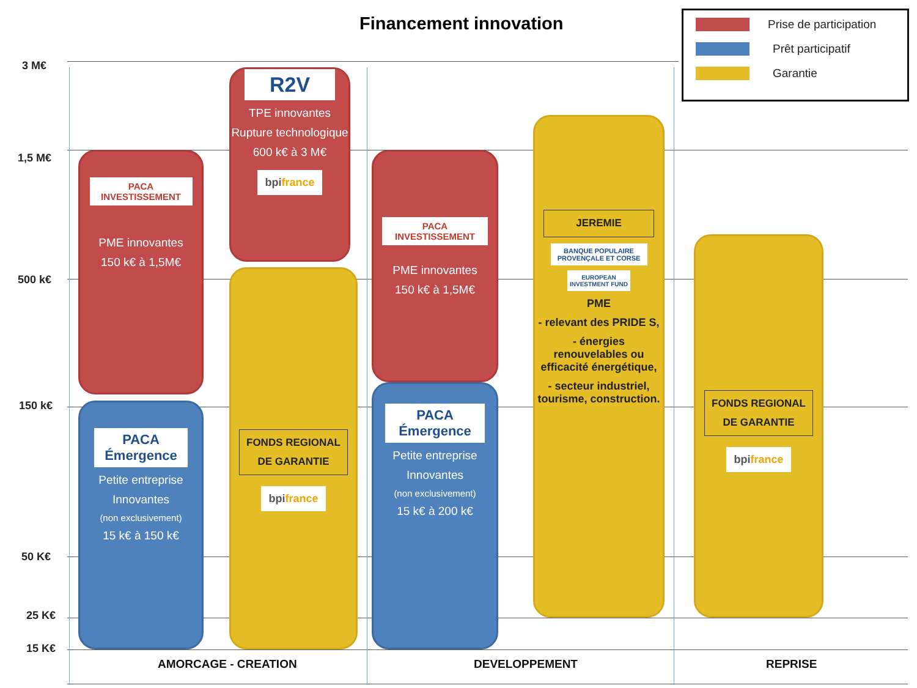Financement innovation
Prise de participation
Prêt participatif
Garantie
3 M€
1,5 M€
500 k€
150 k€
50 K€
25 K€
15 K€
PACA INVESTISSEMENT
PME innovantes
150 k€ à 1,5M€
PACA Émergence
Petite entreprise
Innovantes
(non exclusivement)
15 k€ à 150 k€
R2V
TPE innovantes
Rupture technologique
600 k€ à 3 M€
bpifrance
FONDS REGIONAL DE GARANTIE
bpifrance
PACA INVESTISSEMENT
PME innovantes
150 k€ à 1,5M€
PACA Émergence
Petite entreprise
Innovantes
(non exclusivement)
15 k€ à 200 k€
JEREMIE
BANQUE POPULAIRE PROVENÇALE ET CORSE
EUROPEAN INVESTMENT FUND
PME
- relevant des PRIDE S,
- énergies renouvelables ou efficacité énergétique,
- secteur industriel, tourisme, construction.
FONDS REGIONAL DE GARANTIE
bpifrance
AMORCAGE - CREATION
DEVELOPPEMENT
REPRISE